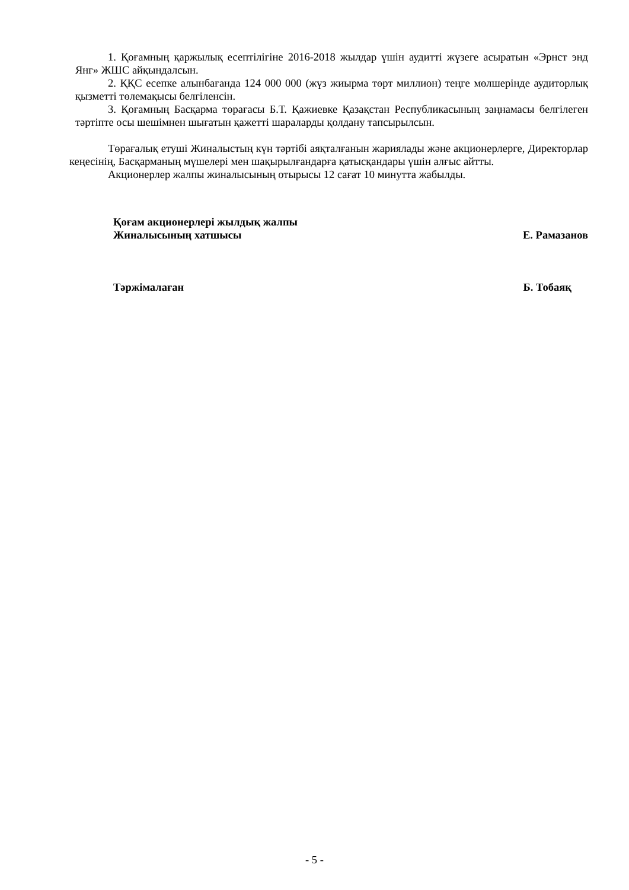1. Қоғамның қаржылық есептілігіне 2016-2018 жылдар үшін аудитті жүзеге асыратын «Эрнст энд Янг» ЖШС айқындалсын.
2. ҚҚС есепке алынбағанда 124 000 000 (жүз жиырма төрт миллион) теңге мөлшерінде аудиторлық қызметті төлемақысы белгіленсін.
3. Қоғамның Басқарма төрағасы Б.Т. Қажиевке Қазақстан Республикасының заңнамасы белгілеген тәртіпте осы шешімнен шығатын қажетті шараларды қолдану тапсырылсын.
Төрағалық етуші Жиналыстың күн тәртібі аяқталғанын жариялады және акционерлерге, Директорлар кеңесінің, Басқарманың мүшелері мен шақырылғандарға қатысқандары үшін алғыс айтты.
Акционерлер жалпы жиналысының отырысы 12 сағат 10 минутта жабылды.
Қоғам акционерлері жылдық жалпы
Жиналысының хатшысы
Е. Рамазанов
Тәржімалаған Б. Тобаяқ
- 5 -